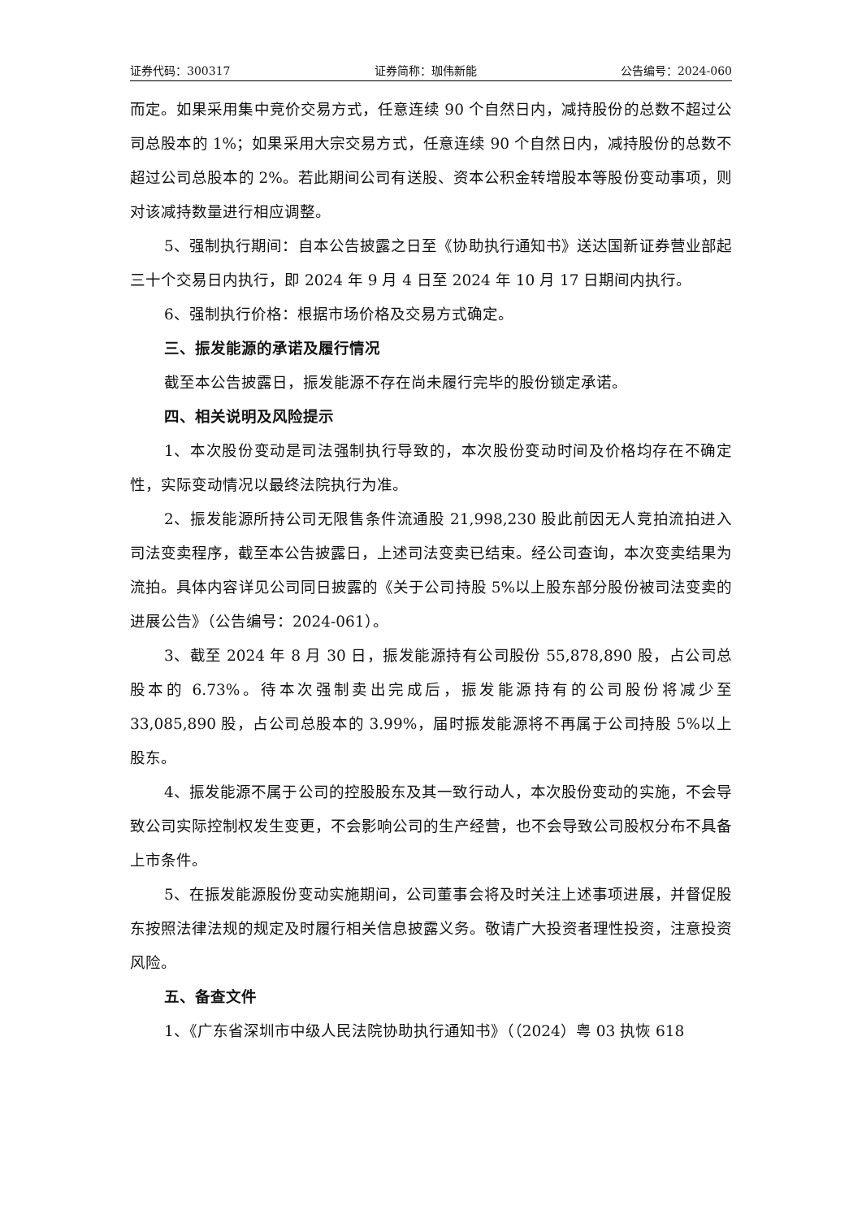证券代码：300317 证券简称：珈伟新能 公告编号：2024-060
而定。如果采用集中竞价交易方式，任意连续 90 个自然日内，减持股份的总数不超过公司总股本的 1%；如果采用大宗交易方式，任意连续 90 个自然日内，减持股份的总数不超过公司总股本的 2%。若此期间公司有送股、资本公积金转增股本等股份变动事项，则对该减持数量进行相应调整。
5、强制执行期间：自本公告披露之日至《协助执行通知书》送达国新证券营业部起三十个交易日内执行，即 2024 年 9 月 4 日至 2024 年 10 月 17 日期间内执行。
6、强制执行价格：根据市场价格及交易方式确定。
三、振发能源的承诺及履行情况
截至本公告披露日，振发能源不存在尚未履行完毕的股份锁定承诺。
四、相关说明及风险提示
1、本次股份变动是司法强制执行导致的，本次股份变动时间及价格均存在不确定性，实际变动情况以最终法院执行为准。
2、振发能源所持公司无限售条件流通股 21,998,230 股此前因无人竞拍流拍进入司法变卖程序，截至本公告披露日，上述司法变卖已结束。经公司查询，本次变卖结果为流拍。具体内容详见公司同日披露的《关于公司持股 5%以上股东部分股份被司法变卖的进展公告》（公告编号：2024-061）。
3、截至 2024 年 8 月 30 日，振发能源持有公司股份 55,878,890 股，占公司总股本的 6.73%。待本次强制卖出完成后，振发能源持有的公司股份将减少至 33,085,890 股，占公司总股本的 3.99%，届时振发能源将不再属于公司持股 5%以上股东。
4、振发能源不属于公司的控股股东及其一致行动人，本次股份变动的实施，不会导致公司实际控制权发生变更，不会影响公司的生产经营，也不会导致公司股权分布不具备上市条件。
5、在振发能源股份变动实施期间，公司董事会将及时关注上述事项进展，并督促股东按照法律法规的规定及时履行相关信息披露义务。敬请广大投资者理性投资，注意投资风险。
五、备查文件
1、《广东省深圳市中级人民法院协助执行通知书》（（2024）粤 03 执恢 618